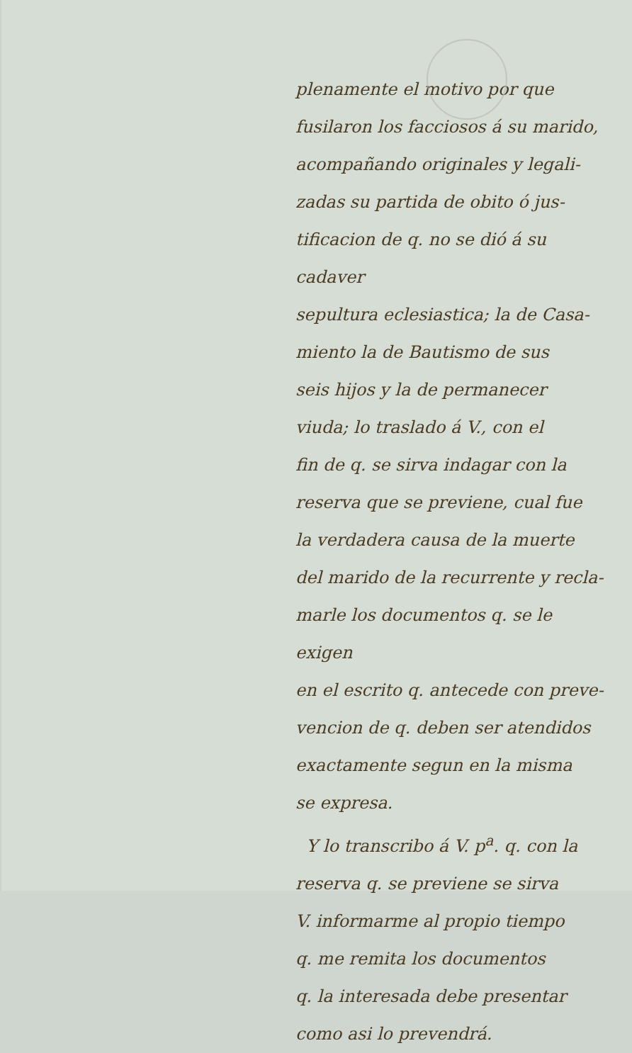plenamente el motivo por que
fusilaron los facciosos á su marido,
acompañando originales y legali-
zadas su partida de obito ó jus-
tificacion de q. no se dió á su cadaver
sepultura eclesiastica; la de Casa-
miento la de Bautismo de sus
seis hijos y la de permanecer
viuda; lo traslado á V., con el
fin de q. se sirva indagar con la
reserva que se previene, cual fue
la verdadera causa de la muerte
del marido de la recurrente y recla-
marle los documentos q. se le exigen
en el escrito q. antecede con preve-
vencion de q. deben ser atendidos
exactamente segun en la misma
se expresa.
Y lo transcribo á V. p<sup>a</sup>. q. con la
reserva q. se previene se sirva
V. informarme al propio tiempo
q. me remita los documentos
q. la interesada debe presentar
como asi lo prevendrá.